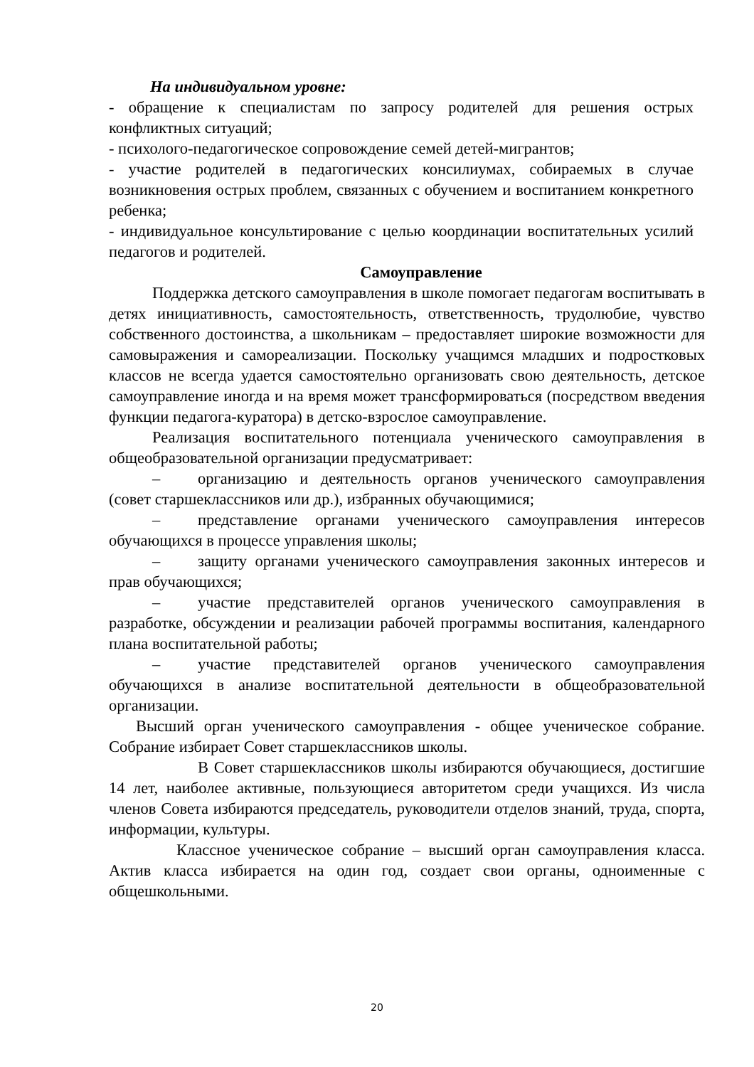На индивидуальном уровне:
- обращение к специалистам по запросу родителей для решения острых конфликтных ситуаций;
- психолого-педагогическое сопровождение семей детей-мигрантов;
- участие родителей в педагогических консилиумах, собираемых в случае возникновения острых проблем, связанных с обучением и воспитанием конкретного ребенка;
- индивидуальное консультирование с целью координации воспитательных усилий педагогов и родителей.
Самоуправление
Поддержка детского самоуправления в школе помогает педагогам воспитывать в детях инициативность, самостоятельность, ответственность, трудолюбие, чувство собственного достоинства, а школьникам – предоставляет широкие возможности для самовыражения и самореализации. Поскольку учащимся младших и подростковых классов не всегда удается самостоятельно организовать свою деятельность, детское самоуправление иногда и на время может трансформироваться (посредством введения функции педагога-куратора) в детско-взрослое самоуправление.
Реализация воспитательного потенциала ученического самоуправления в общеобразовательной организации предусматривает:
– организацию и деятельность органов ученического самоуправления (совет старшеклассников или др.), избранных обучающимися;
– представление органами ученического самоуправления интересов обучающихся в процессе управления школы;
– защиту органами ученического самоуправления законных интересов и прав обучающихся;
– участие представителей органов ученического самоуправления в разработке, обсуждении и реализации рабочей программы воспитания, календарного плана воспитательной работы;
– участие представителей органов ученического самоуправления обучающихся в анализе воспитательной деятельности в общеобразовательной организации.
Высший орган ученического самоуправления - общее ученическое собрание. Собрание избирает Совет старшеклассников школы.
В Совет старшеклассников школы избираются обучающиеся, достигшие 14 лет, наиболее активные, пользующиеся авторитетом среди учащихся. Из числа членов Совета избираются председатель, руководители отделов знаний, труда, спорта, информации, культуры.
Классное ученическое собрание – высший орган самоуправления класса. Актив класса избирается на один год, создает свои органы, одноименные с общешкольными.
20